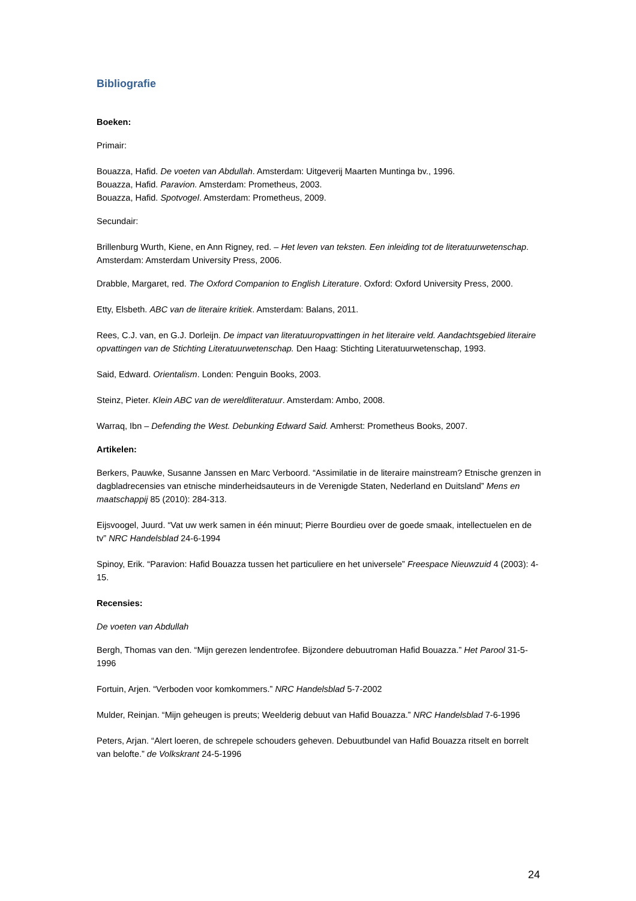Bibliografie
Boeken:
Primair:
Bouazza, Hafid. De voeten van Abdullah. Amsterdam: Uitgeverij Maarten Muntinga bv., 1996.
Bouazza, Hafid. Paravion. Amsterdam: Prometheus, 2003.
Bouazza, Hafid. Spotvogel. Amsterdam: Prometheus, 2009.
Secundair:
Brillenburg Wurth, Kiene, en Ann Rigney, red. – Het leven van teksten. Een inleiding tot de literatuurwetenschap. Amsterdam: Amsterdam University Press, 2006.
Drabble, Margaret, red. The Oxford Companion to English Literature. Oxford: Oxford University Press, 2000.
Etty, Elsbeth. ABC van de literaire kritiek. Amsterdam: Balans, 2011.
Rees, C.J. van, en G.J. Dorleijn. De impact van literatuuropvattingen in het literaire veld. Aandachtsgebied literaire opvattingen van de Stichting Literatuurwetenschap. Den Haag: Stichting Literatuurwetenschap, 1993.
Said, Edward. Orientalism. Londen: Penguin Books, 2003.
Steinz, Pieter. Klein ABC van de wereldliteratuur. Amsterdam: Ambo, 2008.
Warraq, Ibn – Defending the West. Debunking Edward Said. Amherst: Prometheus Books, 2007.
Artikelen:
Berkers, Pauwke, Susanne Janssen en Marc Verboord. “Assimilatie in de literaire mainstream? Etnische grenzen in dagbladrecensies van etnische minderheidsauteurs in de Verenigde Staten, Nederland en Duitsland” Mens en maatschappij 85 (2010): 284-313.
Eijsvoogel, Juurd. “Vat uw werk samen in één minuut; Pierre Bourdieu over de goede smaak, intellectuelen en de tv” NRC Handelsblad 24-6-1994
Spinoy, Erik. “Paravion: Hafid Bouazza tussen het particuliere en het universele” Freespace Nieuwzuid 4 (2003): 4-15.
Recensies:
De voeten van Abdullah
Bergh, Thomas van den. “Mijn gerezen lendentrofee. Bijzondere debuutroman Hafid Bouazza.” Het Parool 31-5-1996
Fortuin, Arjen. “Verboden voor komkommers.” NRC Handelsblad 5-7-2002
Mulder, Reinjan. “Mijn geheugen is preuts; Weelderig debuut van Hafid Bouazza.” NRC Handelsblad 7-6-1996
Peters, Arjan. “Alert loeren, de schrepele schouders geheven. Debuutbundel van Hafid Bouazza ritselt en borrelt van belofte.” de Volkskrant 24-5-1996
24